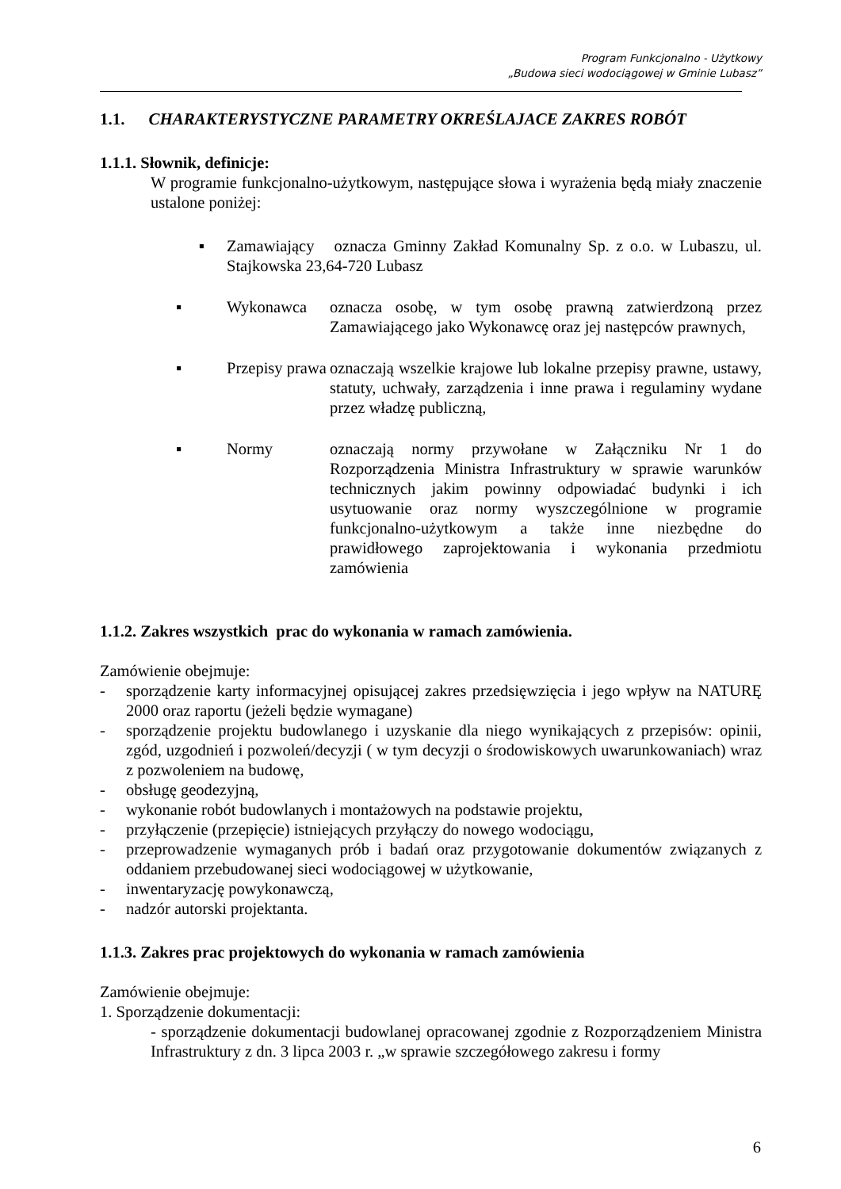Program Funkcjonalno - Użytkowy
„Budowa sieci wodociągowej w Gminie Lubasz”
1.1. CHARAKTERYSTYCZNE PARAMETRY OKREŚLAJACE ZAKRES ROBÓT
1.1.1. Słownik, definicje:
W programie funkcjonalno-użytkowym, następujące słowa i wyrażenia będą miały znaczenie ustalone poniżej:
▪ Zamawiający oznacza Gminny Zakład Komunalny Sp. z o.o. w Lubaszu, ul. Stajkowska 23,64-720 Lubasz
▪ Wykonawca oznacza osobę, w tym osobę prawną zatwierdzoną przez Zamawiającego jako Wykonawcę oraz jej następców prawnych,
▪ Przepisy prawa oznaczają wszelkie krajowe lub lokalne przepisy prawne, ustawy, statuty, uchwały, zarządzenia i inne prawa i regulaminy wydane przez władzę publiczną,
▪ Normy oznaczają normy przywołane w Załączniku Nr 1 do Rozporządzenia Ministra Infrastruktury w sprawie warunków technicznych jakim powinny odpowiadać budynki i ich usytuowanie oraz normy wyszczególnione w programie funkcjonalno-użytkowym a także inne niezbędne do prawidłowego zaprojektowania i wykonania przedmiotu zamówienia
1.1.2. Zakres wszystkich prac do wykonania w ramach zamówienia.
Zamówienie obejmuje:
- sporządzenie karty informacyjnej opisującej zakres przedsięwzięcia i jego wpływ na NATURĘ 2000 oraz raportu (jeżeli będzie wymagane)
- sporządzenie projektu budowlanego i uzyskanie dla niego wynikających z przepisów: opinii, zgód, uzgodnień i pozwoleń/decyzji ( w tym decyzji o środowiskowych uwarunkowaniach) wraz z pozwoleniem na budowę,
- obsługę geodezyjną,
- wykonanie robót budowlanych i montażowych na podstawie projektu,
- przyłączenie (przepięcie) istniejących przyłączy do nowego wodociągu,
- przeprowadzenie wymaganych prób i badań oraz przygotowanie dokumentów związanych z oddaniem przebudowanej sieci wodociągowej w użytkowanie,
- inwentaryzację powykonawczą,
- nadzór autorski projektanta.
1.1.3. Zakres prac projektowych do wykonania w ramach zamówienia
Zamówienie obejmuje:
1. Sporządzenie dokumentacji:
- sporządzenie dokumentacji budowlanej opracowanej zgodnie z Rozporządzeniem Ministra Infrastruktury z dn. 3 lipca 2003 r. „w sprawie szczegółowego zakresu i formy
6